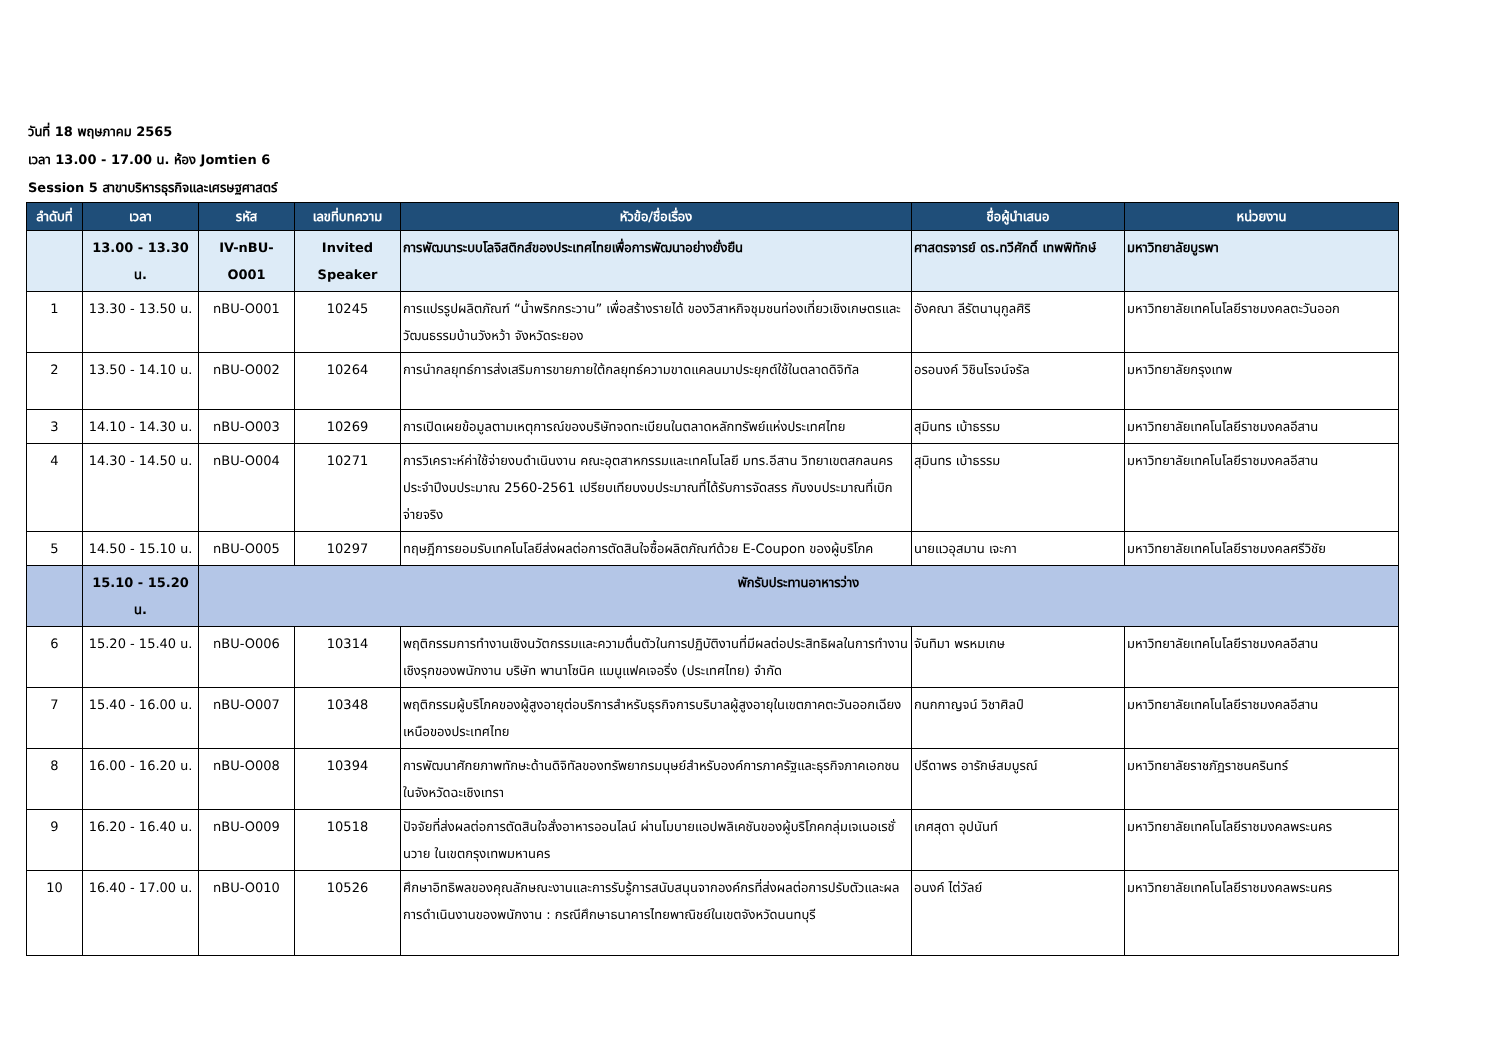วันที่ 18 พฤษภาคม 2565
เวลา 13.00 - 17.00 น. ห้อง Jomtien 6
Session 5 สาขาบริหารธุรกิจและเศรษฐศาสตร์
| ลำดับที่ | เวลา | รหัส | เลขที่บทความ | หัวข้อ/ชื่อเรื่อง | ชื่อผู้นำเสนอ | หน่วยงาน |
| --- | --- | --- | --- | --- | --- | --- |
| | 13.00 - 13.30 น. | IV-nBU-O001 | Invited Speaker | การพัฒนาระบบโลจิสติกส์ของประเทศไทยเพื่อการพัฒนาอย่างยั่งยืน | ศาสตรจารย์ ดร.ทวีศักดิ์ เทพพิทักษ์ | มหาวิทยาลัยบูรพา |
| 1 | 13.30 - 13.50 น. | nBU-O001 | 10245 | การแปรรูปผลิตภัณฑ์ “น้ำพริกกระวาน” เพื่อสร้างรายได้ ของวิสาหกิจชุมชนท่องเที่ยวเชิงเกษตรและวัฒนธรรมบ้านวังหว้า จังหวัดระยอง | อังคณา ลีรัตนานุกูลศิริ | มหาวิทยาลัยเทคโนโลยีราชมงคลตะวันออก |
| 2 | 13.50 - 14.10 น. | nBU-O002 | 10264 | การนำกลยุทธ์การส่งเสริมการขายภายใต้กลยุทธ์ความขาดแคลนมาประยุกต์ใช้ในตลาดดิจิทัล | อรอนงค์ วิชินโรจน์จรัล | มหาวิทยาลัยกรุงเทพ |
| 3 | 14.10 - 14.30 น. | nBU-O003 | 10269 | การเปิดเผยข้อมูลตามเหตุการณ์ของบริษัทจดทะเบียนในตลาดหลักทรัพย์แห่งประเทศไทย | สุมินทร เบ้าธรรม | มหาวิทยาลัยเทคโนโลยีราชมงคลอีสาน |
| 4 | 14.30 - 14.50 น. | nBU-O004 | 10271 | การวิเคราะห์ค่าใช้จ่ายงบดำเนินงาน คณะอุตสาหกรรมและเทคโนโลยี มทร.อีสาน วิทยาเขตสกลนคร ประจำปีงบประมาณ 2560-2561 เปรียบเทียบงบประมาณที่ได้รับการจัดสรร กับงบประมาณที่เบิกจ่ายจริง | สุมินทร เบ้าธรรม | มหาวิทยาลัยเทคโนโลยีราชมงคลอีสาน |
| 5 | 14.50 - 15.10 น. | nBU-O005 | 10297 | ทฤษฎีการยอมรับเทคโนโลยีส่งผลต่อการตัดสินใจซื้อผลิตภัณฑ์ด้วย E-Coupon ของผู้บริโภค | นายแวอุสมาน เจะกา | มหาวิทยาลัยเทคโนโลยีราชมงคลศรีวิชัย |
| | 15.10 - 15.20 น. | พักรับประทานอาหารว่าง | | | | |
| 6 | 15.20 - 15.40 น. | nBU-O006 | 10314 | พฤติกรรมการทำงานเชิงนวัตกรรมและความตื่นตัวในการปฏิบัติงานที่มีผลต่อประสิทธิผลในการทำงานเชิงรุกของพนักงาน บริษัท พานาโซนิค แมนูแฟคเจอริ่ง (ประเทศไทย) จำกัด | จันทิมา พรหมเกษ | มหาวิทยาลัยเทคโนโลยีราชมงคลอีสาน |
| 7 | 15.40 - 16.00 น. | nBU-O007 | 10348 | พฤติกรรมผู้บริโภคของผู้สูงอายุต่อบริการสำหรับธุรกิจการบริบาลผู้สูงอายุในเขตภาคตะวันออกเฉียงเหนือของประเทศไทย | กนกกาญจน์ วิชาศิลป์ | มหาวิทยาลัยเทคโนโลยีราชมงคลอีสาน |
| 8 | 16.00 - 16.20 น. | nBU-O008 | 10394 | การพัฒนาศักยภาพทักษะด้านดิจิทัลของทรัพยากรมนุษย์สำหรับองค์การภาครัฐและธุรกิจภาคเอกชนในจังหวัดฉะเชิงเทรา | ปรีดาพร อารักษ์สมบูรณ์ | มหาวิทยาลัยราชภัฏราชนครินทร์ |
| 9 | 16.20 - 16.40 น. | nBU-O009 | 10518 | ปัจจัยที่ส่งผลต่อการตัดสินใจสั่งอาหารออนไลน์ ผ่านโมบายแอปพลิเคชันของผู้บริโภคกลุ่มเจเนอเรชั่นวาย ในเขตกรุงเทพมหานคร | เกศสุดา อุปนันท์ | มหาวิทยาลัยเทคโนโลยีราชมงคลพระนคร |
| 10 | 16.40 - 17.00 น. | nBU-O010 | 10526 | ศึกษาอิทธิพลของคุณลักษณะงานและการรับรู้การสนับสนุนจากองค์กรที่ส่งผลต่อการปรับตัวและผลการดำเนินงานของพนักงาน : กรณีศึกษาธนาคารไทยพาณิชย์ในเขตจังหวัดนนทบุรี | อนงค์ ไต่วัลย์ | มหาวิทยาลัยเทคโนโลยีราชมงคลพระนคร |